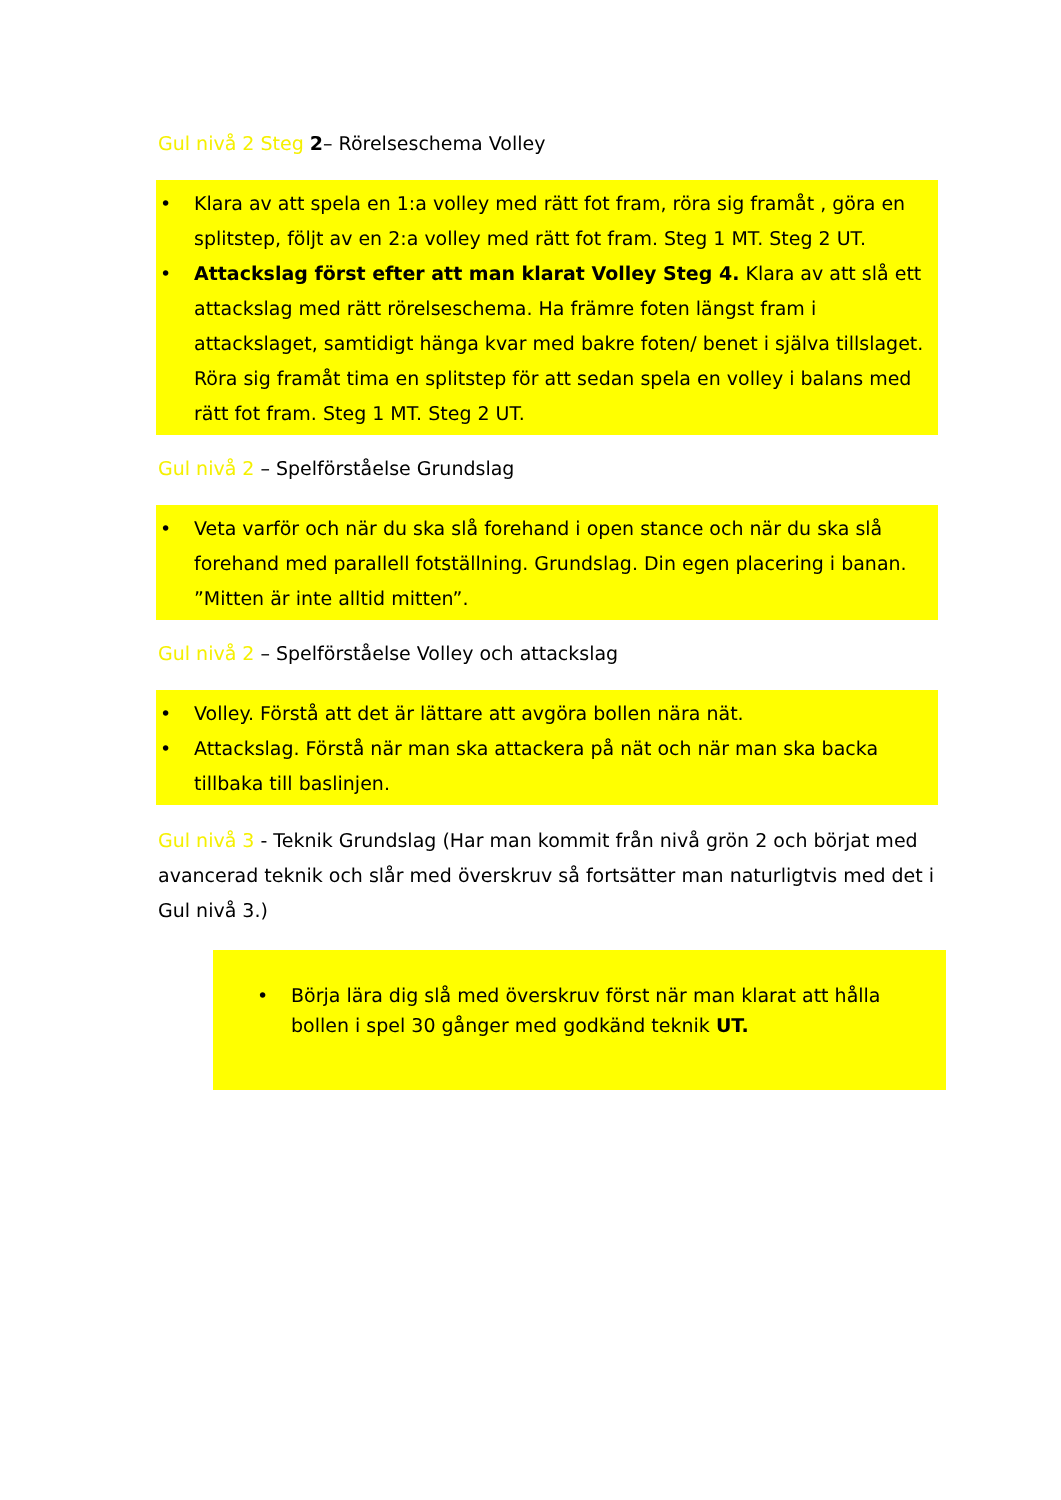Gul nivå 2 Steg 2– Rörelseschema Volley
• Klara av att spela en 1:a volley med rätt fot fram, röra sig framåt , göra en splitstep, följt av en 2:a volley med rätt fot fram. Steg 1 MT. Steg 2 UT.
• Attackslag först efter att man klarat Volley Steg 4. Klara av att slå ett attackslag med rätt rörelseschema. Ha främre foten längst fram i attackslaget, samtidigt hänga kvar med bakre foten/ benet i själva tillslaget. Röra sig framåt tima en splitstep för att sedan spela en volley i balans med rätt fot fram. Steg 1 MT. Steg 2 UT.
Gul nivå 2 – Spelförståelse Grundslag
• Veta varför och när du ska slå forehand i open stance och när du ska slå forehand med parallell fotställning. Grundslag. Din egen placering i banan. ”Mitten är inte alltid mitten”.
Gul nivå 2 – Spelförståelse Volley och attackslag
• Volley. Förstå att det är lättare att avgöra bollen nära nät.
• Attackslag. Förstå när man ska attackera på nät och när man ska backa tillbaka till baslinjen.
Gul nivå 3 - Teknik Grundslag (Har man kommit från nivå grön 2 och börjat med avancerad teknik och slår med överskruv så fortsätter man naturligtvis med det i Gul nivå 3.)
• Börja lära dig slå med överskruv först när man klarat att hålla bollen i spel 30 gånger med godkänd teknik UT.